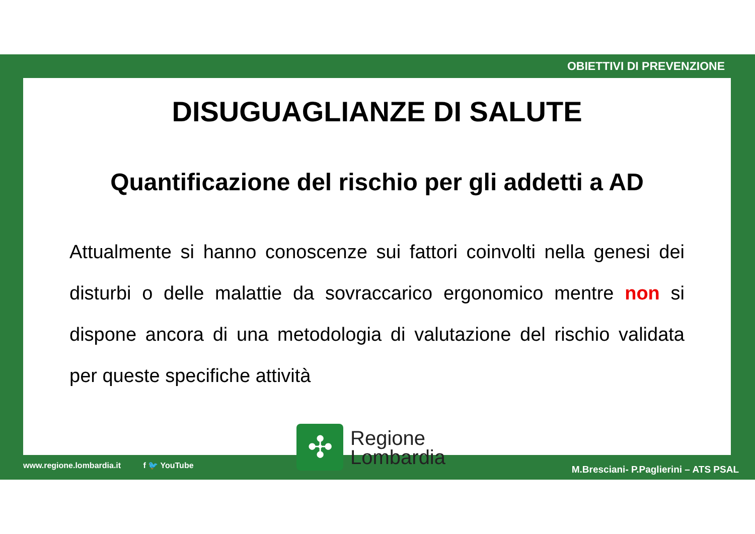OBIETTIVI DI PREVENZIONE
DISUGUAGLIANZE DI SALUTE
Quantificazione del rischio per gli addetti a AD
Attualmente si hanno conoscenze sui fattori coinvolti nella genesi dei disturbi o delle malattie da sovraccarico ergonomico mentre non si dispone ancora di una metodologia di valutazione del rischio validata per queste specifiche attività
www.regione.lombardia.it f 🐦 YouTube
✣
Regione
Lombardia
M.Bresciani- P.Paglierini – ATS PSAL